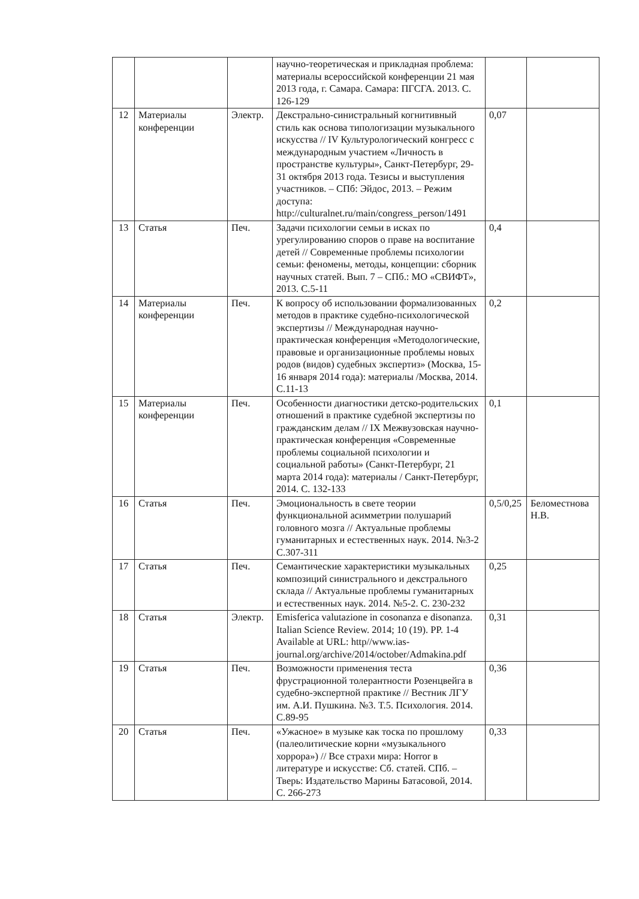| | | | научно-теоретическая и прикладная проблема: материалы всероссийской конференции 21 мая 2013 года, г. Самара. Самара: ПГСГА. 2013. С. 126-129 | | |
| 12 | Материалы конференции | Электр. | Декстрально-синистральный когнитивный стиль как основа типологизации музыкального искусства // IV Культурологический конгресс с международным участием «Личность в пространстве культуры», Санкт-Петербург, 29-31 октября 2013 года. Тезисы и выступления участников. – СПб: Эйдос, 2013. – Режим доступа: http://culturalnet.ru/main/congress_person/1491 | 0,07 | |
| 13 | Статья | Печ. | Задачи психологии семьи в исках по урегулированию споров о праве на воспитание детей // Современные проблемы психологии семьи: феномены, методы, концепции: сборник научных статей. Вып. 7 – СПб.: МО «СВИФТ», 2013. С.5-11 | 0,4 | |
| 14 | Материалы конференции | Печ. | К вопросу об использовании формализованных методов в практике судебно-психологической экспертизы // Международная научно-практическая конференция «Методологические, правовые и организационные проблемы новых родов (видов) судебных экспертиз» (Москва, 15-16 января 2014 года): материалы /Москва, 2014. С.11-13 | 0,2 | |
| 15 | Материалы конференции | Печ. | Особенности диагностики детско-родительских отношений в практике судебной экспертизы по гражданским делам // IX Межвузовская научно-практическая конференция «Современные проблемы социальной психологии и социальной работы» (Санкт-Петербург, 21 марта 2014 года): материалы / Санкт-Петербург, 2014. С. 132-133 | 0,1 | |
| 16 | Статья | Печ. | Эмоциональность в свете теории функциональной асимметрии полушарий головного мозга // Актуальные проблемы гуманитарных и естественных наук. 2014. №3-2 С.307-311 | 0,5/0,25 | Беломестнова Н.В. |
| 17 | Статья | Печ. | Семантические характеристики музыкальных композиций синистрального и декстрального склада // Актуальные проблемы гуманитарных и естественных наук. 2014. №5-2. С. 230-232 | 0,25 | |
| 18 | Статья | Электр. | Emisferica valutazione in cosonanza e disonanza. Italian Science Review. 2014; 10 (19). PP. 1-4 Available at URL: http//www.ias-journal.org/archive/2014/october/Admakina.pdf | 0,31 | |
| 19 | Статья | Печ. | Возможности применения теста фрустрационной толерантности Розенцвейга в судебно-экспертной практике // Вестник ЛГУ им. А.И. Пушкина. №3. Т.5. Психология. 2014. С.89-95 | 0,36 | |
| 20 | Статья | Печ. | «Ужасное» в музыке как тоска по прошлому (палеолитические корни «музыкального хоррора») // Все страхи мира: Horror в литературе и искусстве: Сб. статей. СПб. – Тверь: Издательство Марины Батасовой, 2014. С. 266-273 | 0,33 | |